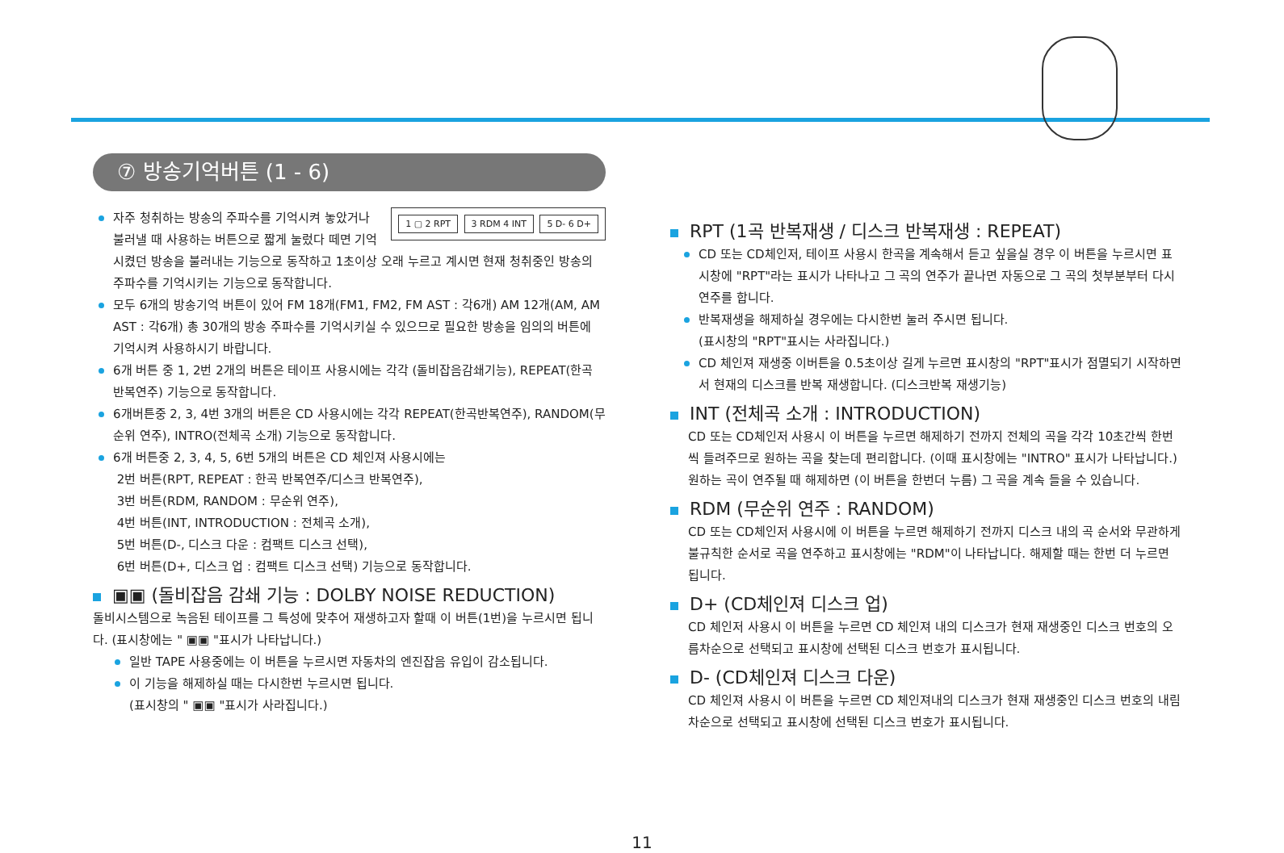⑦ 방송기억버튼 (1 - 6)
1 ▢ 2 RPT 3 RDM 4 INT 5 D- 6 D+
자주 청취하는 방송의 주파수를 기억시켜 놓았거나 불러낼 때 사용하는 버튼으로 짧게 눌렀다 떼면 기억시켰던 방송을 불러내는 기능으로 동작하고 1초이상 오래 누르고 계시면 현재 청취중인 방송의 주파수를 기억시키는 기능으로 동작합니다.
모두 6개의 방송기억 버튼이 있어 FM 18개(FM1, FM2, FM AST : 각6개) AM 12개(AM, AM AST : 각6개) 총 30개의 방송 주파수를 기억시키실 수 있으므로 필요한 방송을 임의의 버튼에 기억시켜 사용하시기 바랍니다.
6개 버튼 중 1, 2번 2개의 버튼은 테이프 사용시에는 각각 (돌비잡음감쇄기능), REPEAT(한곡 반복연주) 기능으로 동작합니다.
6개버튼중 2, 3, 4번 3개의 버튼은 CD 사용시에는 각각 REPEAT(한곡반복연주), RANDOM(무순위 연주), INTRO(전체곡 소개) 기능으로 동작합니다.
6개 버튼중 2, 3, 4, 5, 6번 5개의 버튼은 CD 체인져 사용시에는
2번 버튼(RPT, REPEAT : 한곡 반복연주/디스크 반복연주),
3번 버튼(RDM, RANDOM : 무순위 연주),
4번 버튼(INT, INTRODUCTION : 전체곡 소개),
5번 버튼(D-, 디스크 다운 : 컴팩트 디스크 선택),
6번 버튼(D+, 디스크 업 : 컴팩트 디스크 선택) 기능으로 동작합니다.
▣▣ (돌비잡음 감쇄 기능 : DOLBY NOISE REDUCTION)
돌비시스템으로 녹음된 테이프를 그 특성에 맞추어 재생하고자 할때 이 버튼(1번)을 누르시면 됩니다. (표시창에는 " ▣▣ "표시가 나타납니다.)
일반 TAPE 사용중에는 이 버튼을 누르시면 자동차의 엔진잡음 유입이 감소됩니다.
이 기능을 해제하실 때는 다시한번 누르시면 됩니다.
(표시창의 " ▣▣ "표시가 사라집니다.)
RPT (1곡 반복재생 / 디스크 반복재생 : REPEAT)
CD 또는 CD체인저, 테이프 사용시 한곡을 계속해서 듣고 싶을실 경우 이 버튼을 누르시면 표시창에 "RPT"라는 표시가 나타나고 그 곡의 연주가 끝나면 자동으로 그 곡의 첫부분부터 다시 연주를 합니다.
반복재생을 해제하실 경우에는 다시한번 눌러 주시면 됩니다.
(표시창의 "RPT"표시는 사라집니다.)
CD 체인져 재생중 이버튼을 0.5초이상 길게 누르면 표시창의 "RPT"표시가 점멸되기 시작하면서 현재의 디스크를 반복 재생합니다. (디스크반복 재생기능)
INT (전체곡 소개 : INTRODUCTION)
CD 또는 CD체인저 사용시 이 버튼을 누르면 해제하기 전까지 전체의 곡을 각각 10초간씩 한번씩 들려주므로 원하는 곡을 찾는데 편리합니다. (이때 표시창에는 "INTRO" 표시가 나타납니다.) 원하는 곡이 연주될 때 해제하면 (이 버튼을 한번더 누름) 그 곡을 계속 들을 수 있습니다.
RDM (무순위 연주 : RANDOM)
CD 또는 CD체인저 사용시에 이 버튼을 누르면 해제하기 전까지 디스크 내의 곡 순서와 무관하게 불규칙한 순서로 곡을 연주하고 표시창에는 "RDM"이 나타납니다. 해제할 때는 한번 더 누르면 됩니다.
D+ (CD체인져 디스크 업)
CD 체인저 사용시 이 버튼을 누르면 CD 체인져 내의 디스크가 현재 재생중인 디스크 번호의 오름차순으로 선택되고 표시창에 선택된 디스크 번호가 표시됩니다.
D- (CD체인져 디스크 다운)
CD 체인져 사용시 이 버튼을 누르면 CD 체인져내의 디스크가 현재 재생중인 디스크 번호의 내림차순으로 선택되고 표시창에 선택된 디스크 번호가 표시됩니다.
11